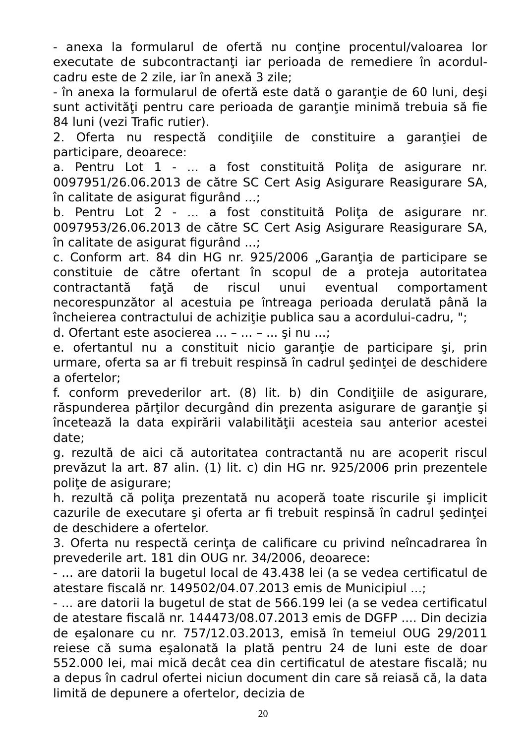- anexa la formularul de ofertă nu conţine procentul/valoarea lor executate de subcontractanţi iar perioada de remediere în acordul-cadru este de 2 zile, iar în anexă 3 zile;
- în anexa la formularul de ofertă este dată o garanţie de 60 luni, deşi sunt activităţi pentru care perioada de garanţie minimă trebuia să fie 84 luni (vezi Trafic rutier).
2. Oferta nu respectă condiţiile de constituire a garanţiei de participare, deoarece:
a. Pentru Lot 1 - ... a fost constituită Poliţa de asigurare nr. 0097951/26.06.2013 de către SC Cert Asig Asigurare Reasigurare SA, în calitate de asigurat figurând ...;
b. Pentru Lot 2 - ... a fost constituită Poliţa de asigurare nr. 0097953/26.06.2013 de către SC Cert Asig Asigurare Reasigurare SA, în calitate de asigurat figurând ...;
c. Conform art. 84 din HG nr. 925/2006 „Garanţia de participare se constituie de către ofertant în scopul de a proteja autoritatea contractantă faţă de riscul unui eventual comportament necorespunzător al acestuia pe întreaga perioada derulată până la încheierea contractului de achiziţie publica sau a acordului-cadru, ";
d. Ofertant este asocierea ... – ... – ... şi nu ...;
e. ofertantul nu a constituit nicio garanţie de participare şi, prin urmare, oferta sa ar fi trebuit respinsă în cadrul şedinţei de deschidere a ofertelor;
f. conform prevederilor art. (8) lit. b) din Condiţiile de asigurare, răspunderea părţilor decurgând din prezenta asigurare de garanţie şi încetează la data expirării valabilităţii acesteia sau anterior acestei date;
g. rezultă de aici că autoritatea contractantă nu are acoperit riscul prevăzut la art. 87 alin. (1) lit. c) din HG nr. 925/2006 prin prezentele poliţe de asigurare;
h. rezultă că poliţa prezentată nu acoperă toate riscurile şi implicit cazurile de executare şi oferta ar fi trebuit respinsă în cadrul şedinţei de deschidere a ofertelor.
3. Oferta nu respectă cerinţa de calificare cu privind neîncadrarea în prevederile art. 181 din OUG nr. 34/2006, deoarece:
- ... are datorii la bugetul local de 43.438 lei (a se vedea certificatul de atestare fiscală nr. 149502/04.07.2013 emis de Municipiul ...;
- ... are datorii la bugetul de stat de 566.199 lei (a se vedea certificatul de atestare fiscală nr. 144473/08.07.2013 emis de DGFP .... Din decizia de eşalonare cu nr. 757/12.03.2013, emisă în temeiul OUG 29/2011 reiese că suma eşalonată la plată pentru 24 de luni este de doar 552.000 lei, mai mică decât cea din certificatul de atestare fiscală; nu a depus în cadrul ofertei niciun document din care să reiasă că, la data limită de depunere a ofertelor, decizia de
20